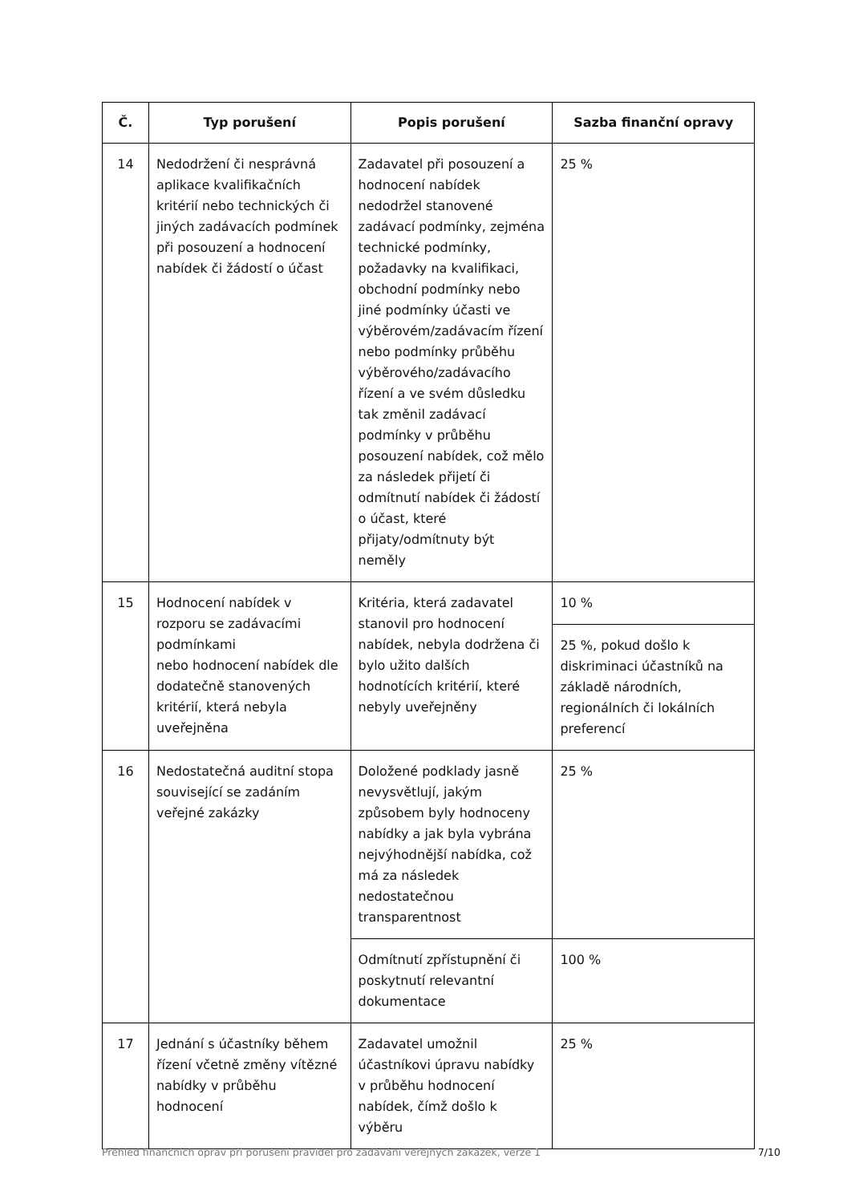| Č. | Typ porušení | Popis porušení | Sazba finanční opravy |
| --- | --- | --- | --- |
| 14 | Nedodržení či nesprávná aplikace kvalifikačních kritérií nebo technických či jiných zadávacích podmínek při posouzení a hodnocení nabídek či žádostí o účast | Zadavatel při posouzení a hodnocení nabídek nedodržel stanovené zadávací podmínky, zejména technické podmínky, požadavky na kvalifikaci, obchodní podmínky nebo jiné podmínky účasti ve výběrovém/zadávacím řízení nebo podmínky průběhu výběrového/zadávacího řízení a ve svém důsledku tak změnil zadávací podmínky v průběhu posouzení nabídek, což mělo za následek přijetí či odmítnutí nabídek či žádostí o účast, které přijaty/odmítnuty být neměly | 25 % |
| 15 | Hodnocení nabídek v rozporu se zadávacími podmínkami nebo hodnocení nabídek dle dodatečně stanovených kritérií, která nebyla uveřejněna | Kritéria, která zadavatel stanovil pro hodnocení nabídek, nebyla dodržena či bylo užito dalších hodnotících kritérií, které nebyly uveřejněny | 10 % |
| | | | 25 %, pokud došlo k diskriminaci účastníků na základě národních, regionálních či lokálních preferencí |
| 16 | Nedostatečná auditní stopa související se zadáním veřejné zakázky | Doložené podklady jasně nevysvětlují, jakým způsobem byly hodnoceny nabídky a jak byla vybrána nejvýhodnější nabídka, což má za následek nedostatečnou transparentnost | 25 % |
| | | Odmítnutí zpřístupnění či poskytnutí relevantní dokumentace | 100 % |
| 17 | Jednání s účastníky během řízení včetně změny vítězné nabídky v průběhu hodnocení | Zadavatel umožnil účastníkovi úpravu nabídky v průběhu hodnocení nabídek, čímž došlo k výběru | 25 % |
Přehled finančních oprav při porušení pravidel pro zadávání veřejných zakázek, verze 1 7/10